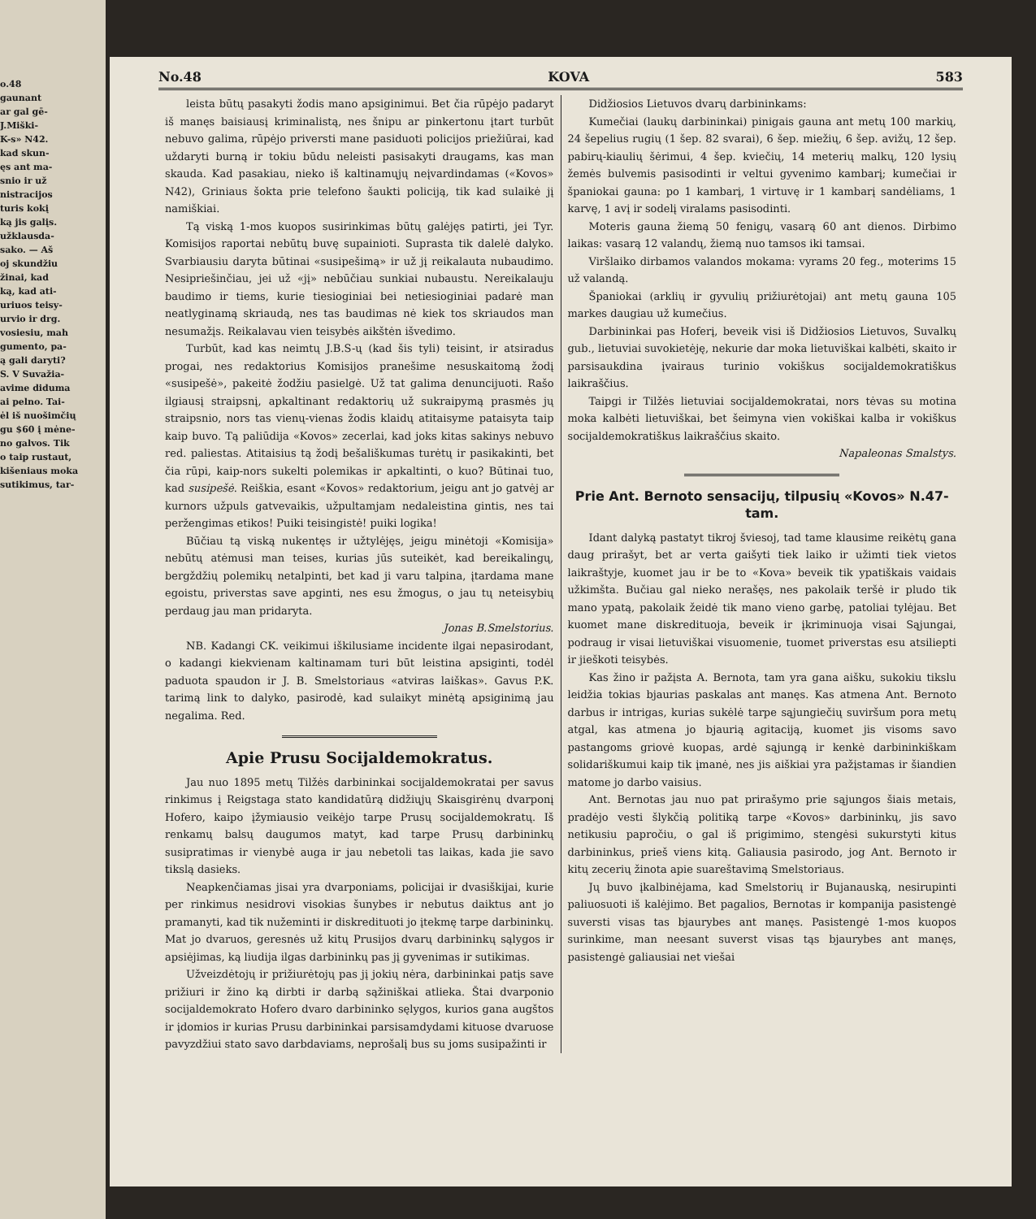o.48
gaunant
ar gal gē-
J.Miški-
K-s» N42.
kad skun-
ęs ant ma-
snio ir už
nistracijos
turis kokį
ką jis galįs.
užklausda-
sako. — Aš
oj skundžiu
žinai, kad
ką, kad ati-
uriuos teisy-
urvio ir drg.
vosiesiu, mah
gumento, pa-
ą gali daryti?
S. V Suvažia-
avime diduma
ai pelno. Tai-
ėl iš nuošimčių
gu $60 į mėne-
no galvos. Tik
o taip rustaut,
kišeniaus moka
sutikimus, tar-
No.48 KOVA 583
leista būtų pasakyti žodis mano apsiginimui. Bet čia rūpėjo padaryt iš manęs baisiausį kriminalistą, nes šnipu ar pinkertonu įtart turbūt nebuvo galima, rūpėjo priversti mane pasiduoti policijos priežiūrai, kad uždaryti burną ir tokiu būdu neleisti pasisakyti draugams, kas man skauda. Kad pasakiau, nieko iš kaltinamųjų neįvardindamas («Kovos» N42), Griniaus šokta prie telefono šaukti policiją, tik kad sulaikė jį namiškiai.
Tą viską 1-mos kuopos susirinkimas būtų galėjęs patirti, jei Tyr. Komisijos raportai nebūtų buvę supainioti. Suprasta tik dalelė dalyko. Svarbiausiu daryta būtinai «susipešimą» ir už jį reikalauta nubaudimo. Nesipriešinčiau, jei už «jį» nebūčiau sunkiai nubaustu. Nereikalauju baudimo ir tiems, kurie tiesioginiai bei netiesioginiai padarė man neatlyginamą skriaudą, nes tas baudimas nė kiek tos skriaudos man nesumažįs. Reikalavau vien teisybės aikštėn išvedimo.
Turbūt, kad kas neimtų J.B.S-ų (kad šis tyli) teisint, ir atsiradus progai, nes redaktorius Komisijos pranešime nesuskaitomą žodį «susipešė», pakeitė žodžiu pasielgė. Už tat galima denuncijuoti. Rašo ilgiausį straipsnį, apkaltinant redaktorių už sukraipymą prasmės jų straipsnio, nors tas vienų-vienas žodis klaidų atitaisyme pataisyta taip kaip buvo. Tą paliūdija «Kovos» zecerlai, kad joks kitas sakinys nebuvo red. paliestas. Atitaisius tą žodį bešališkumas turėtų ir pasikakinti, bet čia rūpi, kaip-nors sukelti polemikas ir apkaltinti, o kuo? Būtinai tuo, kad susipešė. Reiškia, esant «Kovos» redaktorium, jeigu ant jo gatvėj ar kurnors užpuls gatvevaikis, užpultamjam nedaleistina gintis, nes tai peržengimas etikos! Puiki teisingistė! puiki logika!
Būčiau tą viską nukentęs ir užtylėjęs, jeigu minėtoji «Komisija» nebūtų atėmusi man teises, kurias jūs suteikėt, kad bereikalingų, bergždžių polemikų netalpinti, bet kad ji varu talpina, įtardama mane egoistu, priverstas save apginti, nes esu žmogus, o jau tų neteisybių perdaug jau man pridaryta.
Jonas B.Smelstorius.
NB. Kadangi CK. veikimui iškilusiame incidente ilgai nepasirodant, o kadangi kiekvienam kaltinamam turi būt leistina apsiginti, todėl paduota spaudon ir J. B. Smelstoriaus «atviras laiškas». Gavus P.K. tarimą link to dalyko, pasirodė, kad sulaikyt minėtą apsiginimą jau negalima. Red.
Apie Prusu Socijaldemokratus.
Jau nuo 1895 metų Tilžės darbininkai socijaldemokratai per savus rinkimus į Reigstaga stato kandidatūrą didžiųjų Skaisgirėnų dvarponį Hofero, kaipo įžymiausio veikėjo tarpe Prusų socijaldemokratų. Iš renkamų balsų daugumos matyt, kad tarpe Prusų darbininkų susipratimas ir vienybė auga ir jau nebetoli tas laikas, kada jie savo tikslą dasieks.
Neapkenčiamas jisai yra dvarponiams, policijai ir dvasiškijai, kurie per rinkimus nesidrovi visokias šunybes ir nebutus daiktus ant jo pramanyti, kad tik nužeminti ir diskredituoti jo įtekmę tarpe darbininkų. Mat jo dvaruos, geresnės už kitų Prusijos dvarų darbininkų sąlygos ir apsiėjimas, ką liudija ilgas darbininkų pas jį gyvenimas ir sutikimas.
Užveizdėtojų ir prižiurėtojų pas jį jokių nėra, darbininkai patįs save prižiuri ir žino ką dirbti ir darbą sąžiniškai atlieka. Štai dvarponio socijaldemokrato Hofero dvaro darbininko sęlygos, kurios gana augštos ir įdomios ir kurias Prusu darbininkai parsisamdydami kituose dvaruose pavyzdžiui stato savo darbdaviams, neprošalį bus su joms susipažinti ir
Didžiosios Lietuvos dvarų darbininkams:
Kumečiai (laukų darbininkai) pinigais gauna ant metų 100 markių, 24 šepelius rugių (1 šep. 82 svarai), 6 šep. miežių, 6 šep. avižų, 12 šep. pabirų-kiaulių šėrimui, 4 šep. kviečių, 14 meterių malkų, 120 lysių žemės bulvemis pasisodinti ir veltui gyvenimo kambarį; kumečiai ir španiokai gauna: po 1 kambarį, 1 virtuvę ir 1 kambarį sandėliams, 1 karvę, 1 avį ir sodelį viralams pasisodinti.
Moteris gauna žiemą 50 fenigų, vasarą 60 ant dienos. Dirbimo laikas: vasarą 12 valandų, žiemą nuo tamsos iki tamsai.
Viršlaiko dirbamos valandos mokama: vyrams 20 feg., moterims 15 už valandą.
Španiokai (arklių ir gyvulių prižiurėtojai) ant metų gauna 105 markes daugiau už kumečius.
Darbininkai pas Hoferį, beveik visi iš Didžiosios Lietuvos, Suvalkų gub., lietuviai suvokietėję, nekurie dar moka lietuviškai kalbėti, skaito ir parsisaukdina įvairaus turinio vokiškus socijaldemokratiškus laikraščius.
Taipgi ir Tilžės lietuviai socijaldemokratai, nors tėvas su motina moka kalbėti lietuviškai, bet šeimyna vien vokiškai kalba ir vokiškus socijaldemokratiškus laikraščius skaito.
Napaleonas Smalstys.
Prie Ant. Bernoto sensacijų, tilpusių «Kovos» N.47-tam.
Idant dalyką pastatyt tikroj šviesoj, tad tame klausime reikėtų gana daug prirašyt, bet ar verta gaišyti tiek laiko ir užimti tiek vietos laikraštyje, kuomet jau ir be to «Kova» beveik tik ypatiškais vaidais užkimšta. Bučiau gal nieko nerašęs, nes pakolaik teršė ir pludo tik mano ypatą, pakolaik žeidė tik mano vieno garbę, patoliai tylėjau. Bet kuomet mane diskredituoja, beveik ir įkriminuoja visai Sąjungai, podraug ir visai lietuviškai visuomenie, tuomet priverstas esu atsiliepti ir jieškoti teisybės.
Kas žino ir pažįsta A. Bernota, tam yra gana aišku, sukokiu tikslu leidžia tokias bjaurias paskalas ant manęs. Kas atmena Ant. Bernoto darbus ir intrigas, kurias sukėlė tarpe sąjungiečių suviršum pora metų atgal, kas atmena jo bjaurią agitaciją, kuomet jis visoms savo pastangoms griovė kuopas, ardė sąjungą ir kenkė darbininkiškam solidariškumui kaip tik įmanė, nes jis aiškiai yra pažįstamas ir šiandien matome jo darbo vaisius.
Ant. Bernotas jau nuo pat prirašymo prie sąjungos šiais metais, pradėjo vesti šlykčią politiką tarpe «Kovos» darbininkų, jis savo netikusiu papročiu, o gal iš prigimimo, stengėsi sukurstyti kitus darbininkus, prieš viens kitą. Galiausia pasirodo, jog Ant. Bernoto ir kitų zecerių žinota apie suareštavimą Smelstoriaus.
Jų buvo įkalbinėjama, kad Smelstorių ir Bujanauską, nesirupinti paliuosuoti iš kalėjimo. Bet pagalios, Bernotas ir kompanija pasistengė suversti visas tas bjaurybes ant manęs. Pasistengė 1-mos kuopos surinkime, man neesant suverst visas tąs bjaurybes ant manęs, pasistengė galiausiai net viešai